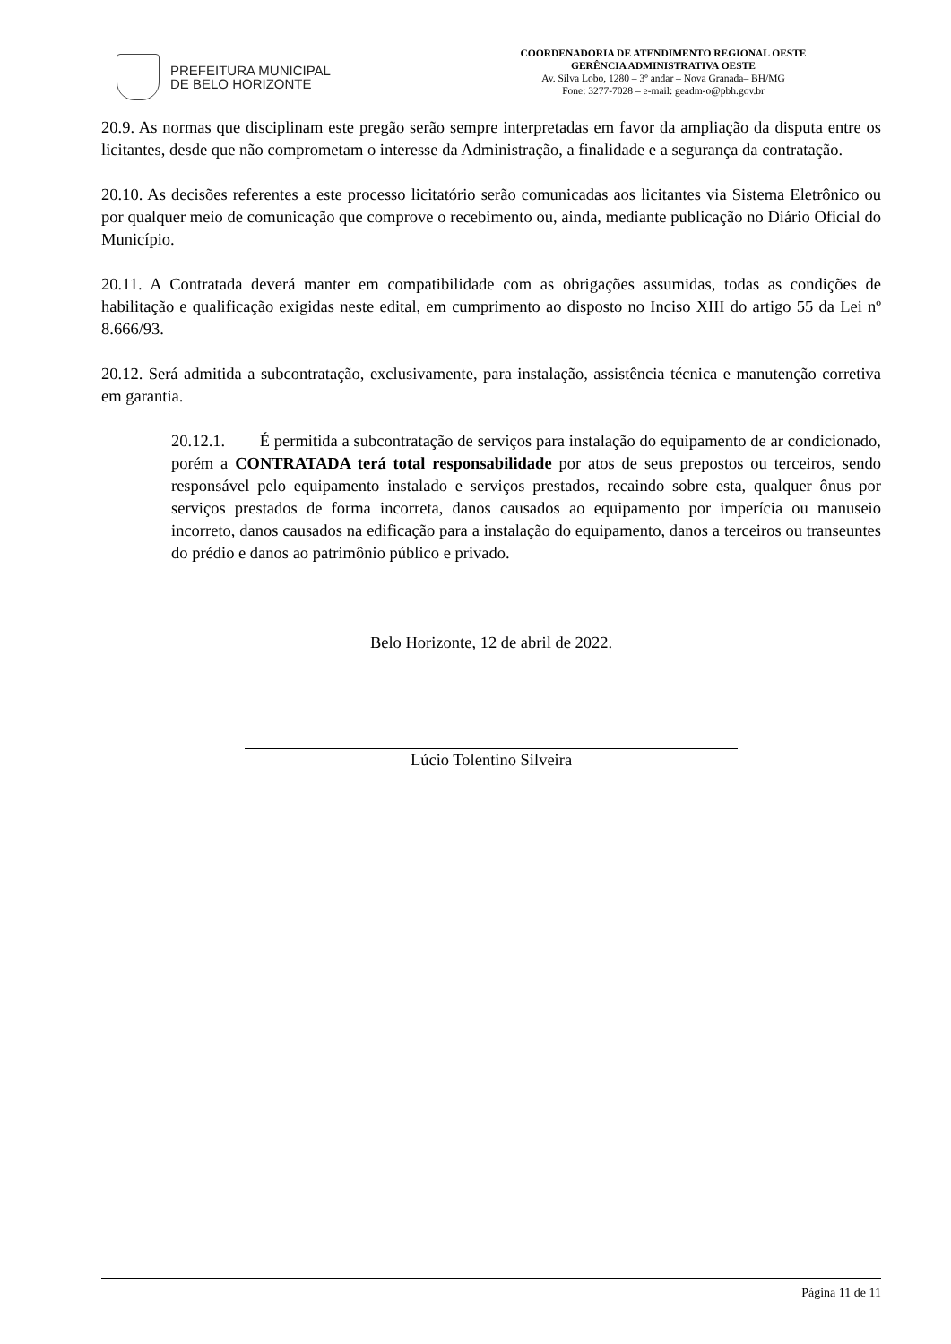PREFEITURA MUNICIPAL
DE BELO HORIZONTE
COORDENADORIA DE ATENDIMENTO REGIONAL OESTE
GERÊNCIA ADMINISTRATIVA OESTE
Av. Silva Lobo, 1280 – 3º andar – Nova Granada– BH/MG
Fone: 3277-7028 – e-mail: geadm-o@pbh.gov.br
20.9. As normas que disciplinam este pregão serão sempre interpretadas em favor da ampliação da disputa entre os licitantes, desde que não comprometam o interesse da Administração, a finalidade e a segurança da contratação.
20.10. As decisões referentes a este processo licitatório serão comunicadas aos licitantes via Sistema Eletrônico ou por qualquer meio de comunicação que comprove o recebimento ou, ainda, mediante publicação no Diário Oficial do Município.
20.11. A Contratada deverá manter em compatibilidade com as obrigações assumidas, todas as condições de habilitação e qualificação exigidas neste edital, em cumprimento ao disposto no Inciso XIII do artigo 55 da Lei nº 8.666/93.
20.12. Será admitida a subcontratação, exclusivamente, para instalação, assistência técnica e manutenção corretiva em garantia.
20.12.1. É permitida a subcontratação de serviços para instalação do equipamento de ar condicionado, porém a CONTRATADA terá total responsabilidade por atos de seus prepostos ou terceiros, sendo responsável pelo equipamento instalado e serviços prestados, recaindo sobre esta, qualquer ônus por serviços prestados de forma incorreta, danos causados ao equipamento por imperícia ou manuseio incorreto, danos causados na edificação para a instalação do equipamento, danos a terceiros ou transeuntes do prédio e danos ao patrimônio público e privado.
Belo Horizonte, 12 de abril de 2022.
Lúcio Tolentino Silveira
Página 11 de 11